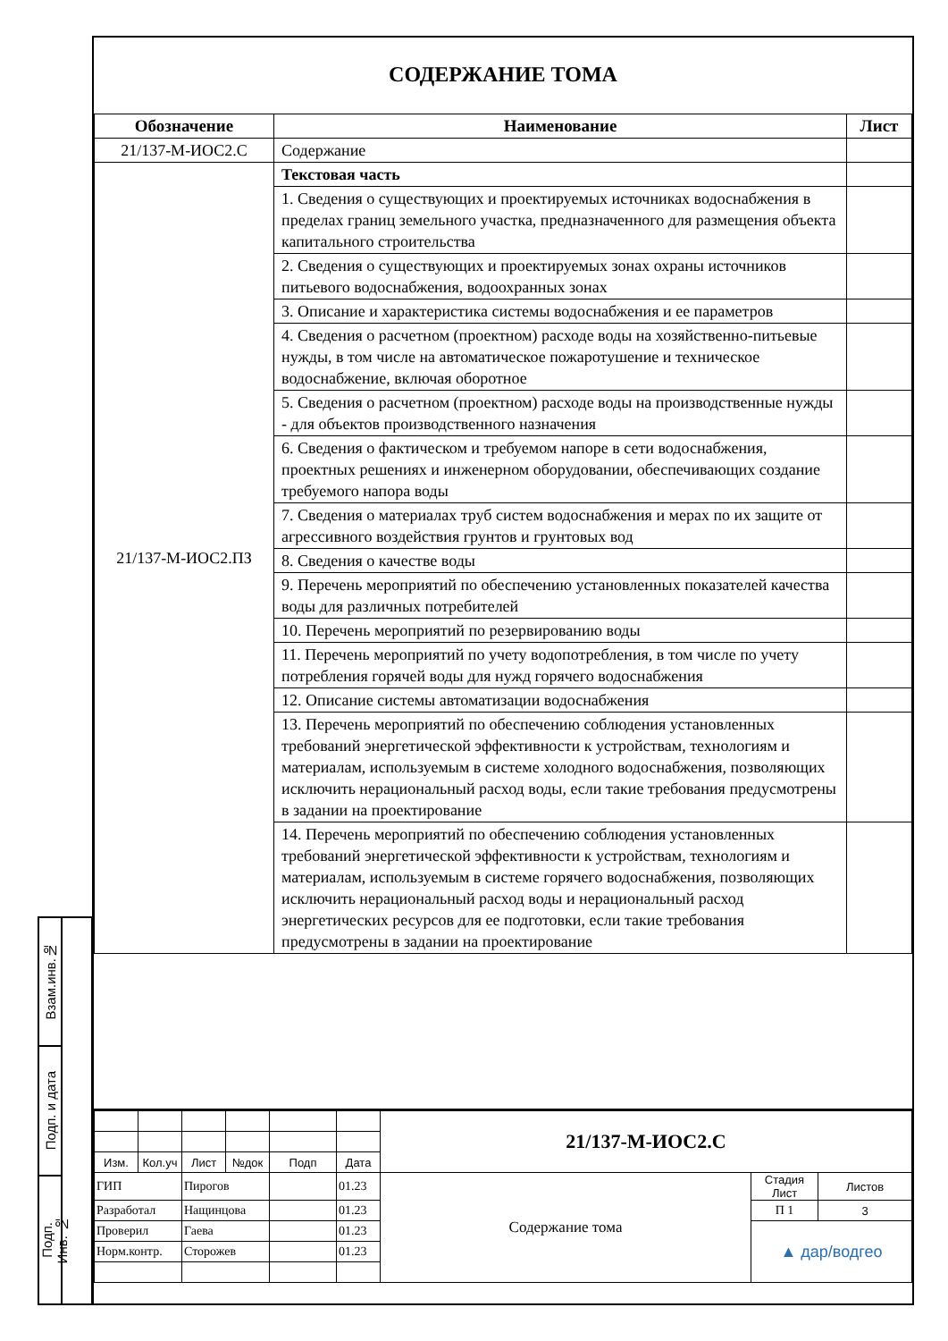Взам.инв.№
Подп. и дата
Подп. Инв. №
СОДЕРЖАНИЕ ТОМА
| Обозначение | Наименование | Лист |
| --- | --- | --- |
| 21/137-М-ИОС2.С | Содержание | |
| 21/137-М-ИОС2.ПЗ | Текстовая часть | |
| | 1. Сведения о существующих и проектируемых источниках водоснабжения в пределах границ земельного участка, предназначенного для размещения объекта капитального строительства | |
| | 2. Сведения о существующих и проектируемых зонах охраны источников питьевого водоснабжения, водоохранных зонах | |
| | 3. Описание и характеристика системы водоснабжения и ее параметров | |
| | 4. Сведения о расчетном (проектном) расходе воды на хозяйственно-питьевые нужды, в том числе на автоматическое пожаротушение и техническое водоснабжение, включая оборотное | |
| | 5. Сведения о расчетном (проектном) расходе воды на производственные нужды - для объектов производственного назначения | |
| | 6. Сведения о фактическом и требуемом напоре в сети водоснабжения, проектных решениях и инженерном оборудовании, обеспечивающих создание требуемого напора воды | |
| | 7. Сведения о материалах труб систем водоснабжения и мерах по их защите от агрессивного воздействия грунтов и грунтовых вод | |
| | 8. Сведения о качестве воды | |
| | 9. Перечень мероприятий по обеспечению установленных показателей качества воды для различных потребителей | |
| | 10. Перечень мероприятий по резервированию воды | |
| | 11. Перечень мероприятий по учету водопотребления, в том числе по учету потребления горячей воды для нужд горячего водоснабжения | |
| | 12. Описание системы автоматизации водоснабжения | |
| | 13. Перечень мероприятий по обеспечению соблюдения установленных требований энергетической эффективности к устройствам, технологиям и материалам, используемым в системе холодного водоснабжения, позволяющих исключить нерациональный расход воды, если такие требования предусмотрены в задании на проектирование | |
| | 14. Перечень мероприятий по обеспечению соблюдения установленных требований энергетической эффективности к устройствам, технологиям и материалам, используемым в системе горячего водоснабжения, позволяющих исключить нерациональный расход воды и нерациональный расход энергетических ресурсов для ее подготовки, если такие требования предусмотрены в задании на проектирование | |
| | | | | | | 21/137-М-ИОС2.С | | |
| Изм. | Кол.уч | Лист | №док | Подп | Дата | | | |
| ГИП | | Пирогов | | | 01.23 | Содержание тома | Стадия Лист | Листов |
| Разработал | | Нащинцова | | | 01.23 | | П 1 | 3 |
| Проверил | | Гаева | | | 01.23 | | ▲ дар/водгео | |
| Норм.контр. | | Сторожев | | | 01.23 | | | |